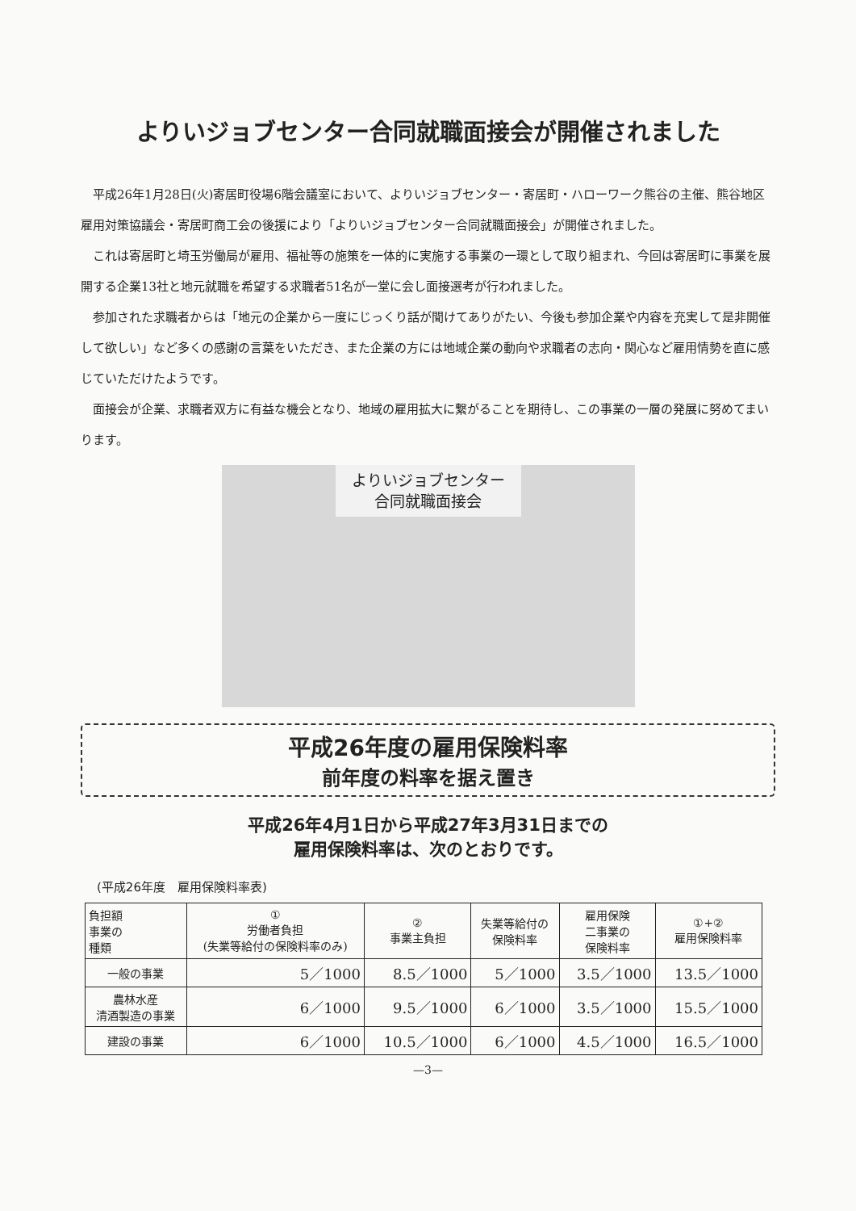よりいジョブセンター合同就職面接会が開催されました
平成26年1月28日(火)寄居町役場6階会議室において、よりいジョブセンター・寄居町・ハローワーク熊谷の主催、熊谷地区雇用対策協議会・寄居町商工会の後援により「よりいジョブセンター合同就職面接会」が開催されました。
これは寄居町と埼玉労働局が雇用、福祉等の施策を一体的に実施する事業の一環として取り組まれ、今回は寄居町に事業を展開する企業13社と地元就職を希望する求職者51名が一堂に会し面接選考が行われました。
参加された求職者からは「地元の企業から一度にじっくり話が聞けてありがたい、今後も参加企業や内容を充実して是非開催して欲しい」など多くの感謝の言葉をいただき、また企業の方には地域企業の動向や求職者の志向・関心など雇用情勢を直に感じていただけたようです。
面接会が企業、求職者双方に有益な機会となり、地域の雇用拡大に繋がることを期待し、この事業の一層の発展に努めてまいります。
よりいジョブセンター
合同就職面接会
平成26年度の雇用保険料率
前年度の料率を据え置き
平成26年4月1日から平成27年3月31日までの
雇用保険料率は、次のとおりです。
(平成26年度　雇用保険料率表)
| 負担額 事業の 種類 | ① 労働者負担 (失業等給付の保険料率のみ) | ② 事業主負担 | 失業等給付の 保険料率 | 雇用保険 二事業の 保険料率 | ①+② 雇用保険料率 |
| --- | --- | --- | --- | --- | --- |
| 一般の事業 | 5／1000 | 8.5／1000 | 5／1000 | 3.5／1000 | 13.5／1000 |
| 農林水産 清酒製造の事業 | 6／1000 | 9.5／1000 | 6／1000 | 3.5／1000 | 15.5／1000 |
| 建設の事業 | 6／1000 | 10.5／1000 | 6／1000 | 4.5／1000 | 16.5／1000 |
—3—